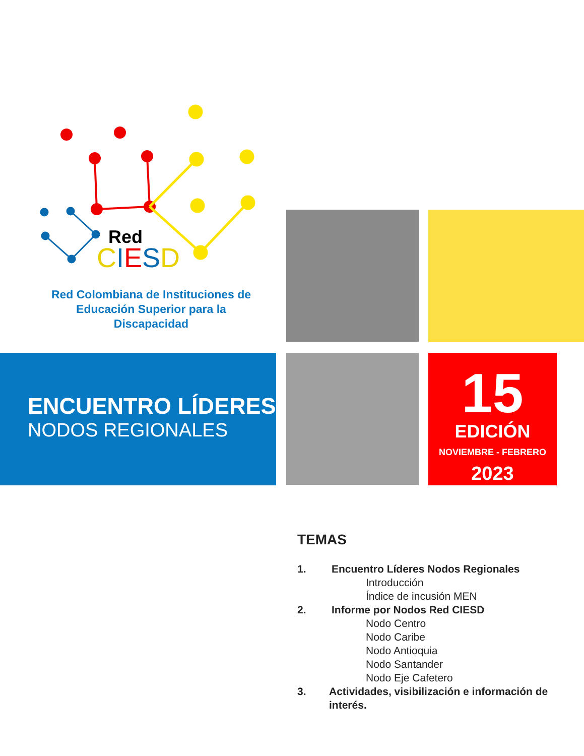Red
CIESD
Red Colombiana de Instituciones de Educación Superior para la Discapacidad
ENCUENTRO LÍDERES
NODOS REGIONALES
15
EDICIÓN
NOVIEMBRE - FEBRERO
2023
TEMAS
1. Encuentro Líderes Nodos Regionales
Introducción
Índice de incusión MEN
2. Informe por Nodos Red CIESD
Nodo Centro
Nodo Caribe
Nodo Antioquia
Nodo Santander
Nodo Eje Cafetero
3. Actividades, visibilización e información de interés.